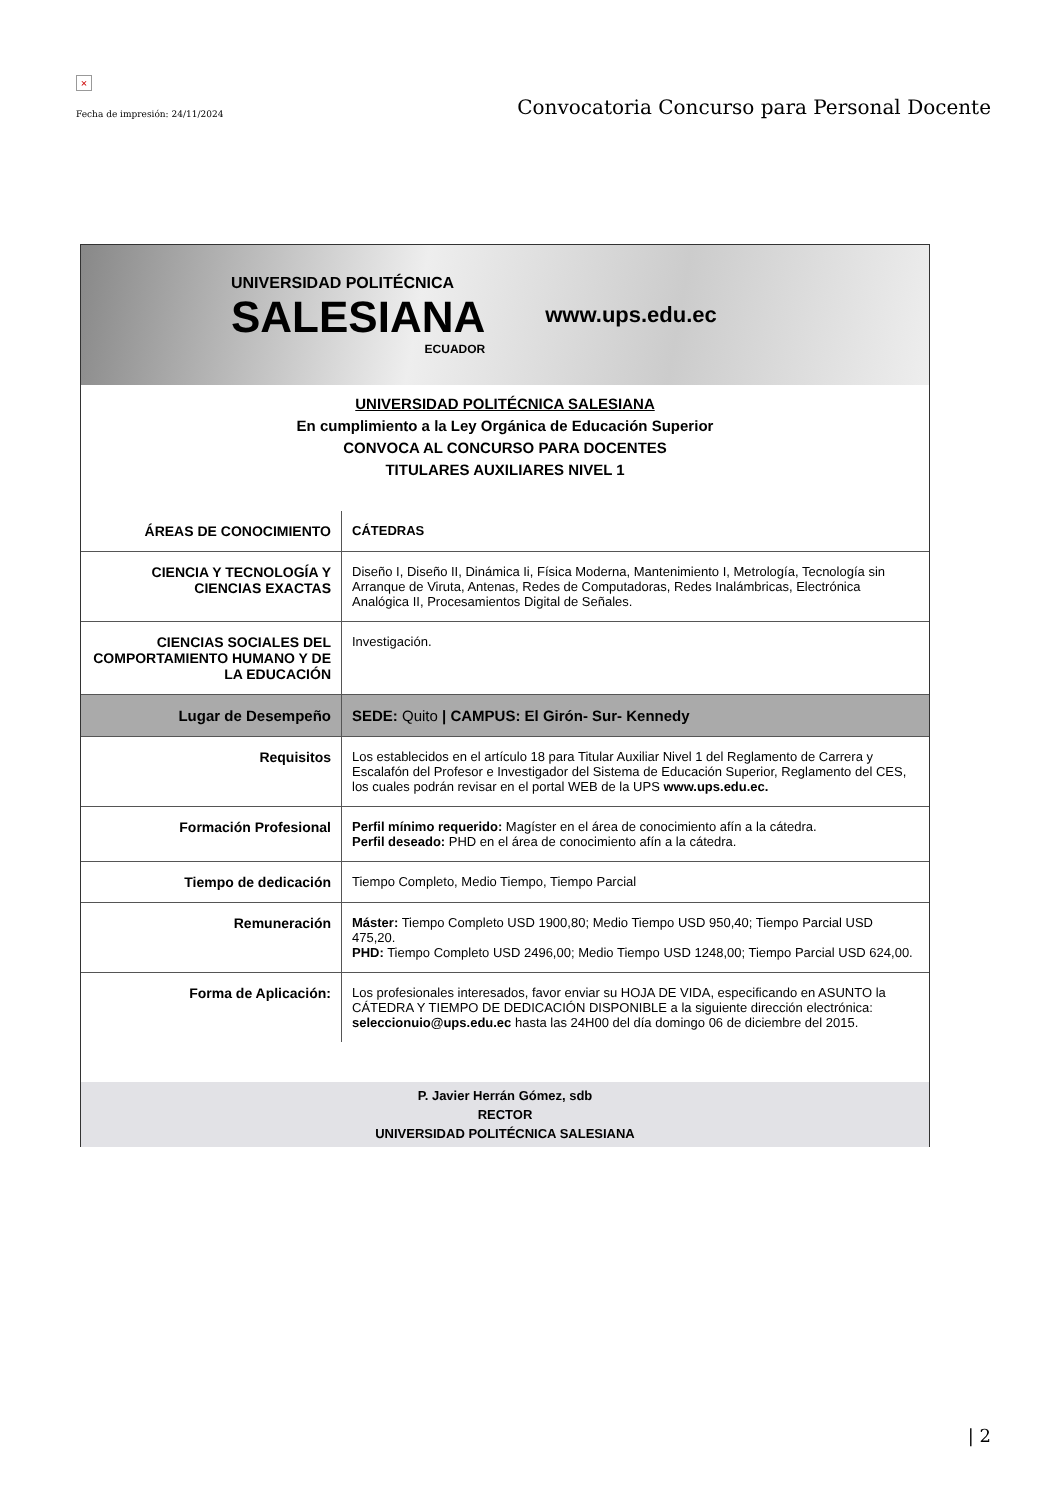×
Fecha de impresión: 24/11/2024
Convocatoria Concurso para Personal Docente
UNIVERSIDAD POLITÉCNICA
SALESIANA
ECUADOR
www.ups.edu.ec
UNIVERSIDAD POLITÉCNICA SALESIANA
En cumplimiento a la Ley Orgánica de Educación Superior
CONVOCA AL CONCURSO PARA DOCENTES
TITULARES AUXILIARES NIVEL 1
| ÁREAS DE CONOCIMIENTO | CÁTEDRAS |
| CIENCIA Y TECNOLOGÍA Y CIENCIAS EXACTAS | Diseño I, Diseño II, Dinámica Ii, Física Moderna, Mantenimiento I, Metrología, Tecnología sin Arranque de Viruta, Antenas, Redes de Computadoras, Redes Inalámbricas, Electrónica Analógica II, Procesamientos Digital de Señales. |
| CIENCIAS SOCIALES DEL COMPORTAMIENTO HUMANO Y DE LA EDUCACIÓN | Investigación. |
| Lugar de Desempeño | SEDE: Quito / CAMPUS: El Girón- Sur- Kennedy |
| Requisitos | Los establecidos en el artículo 18 para Titular Auxiliar Nivel 1 del Reglamento de Carrera y Escalafón del Profesor e Investigador del Sistema de Educación Superior, Reglamento del CES, los cuales podrán revisar en el portal WEB de la UPS www.ups.edu.ec. |
| Formación Profesional | Perfil mínimo requerido: Magíster en el área de conocimiento afín a la cátedra. Perfil deseado: PHD en el área de conocimiento afín a la cátedra. |
| Tiempo de dedicación | Tiempo Completo, Medio Tiempo, Tiempo Parcial |
| Remuneración | Máster: Tiempo Completo USD 1900,80; Medio Tiempo USD 950,40; Tiempo Parcial USD 475,20. PHD: Tiempo Completo USD 2496,00; Medio Tiempo USD 1248,00; Tiempo Parcial USD 624,00. |
| Forma de Aplicación: | Los profesionales interesados, favor enviar su HOJA DE VIDA, especificando en ASUNTO la CÁTEDRA Y TIEMPO DE DEDICACIÓN DISPONIBLE a la siguiente dirección electrónica: seleccionuio@ups.edu.ec hasta las 24H00 del día domingo 06 de diciembre del 2015. |
P. Javier Herrán Gómez, sdb
RECTOR
UNIVERSIDAD POLITÉCNICA SALESIANA
| 2